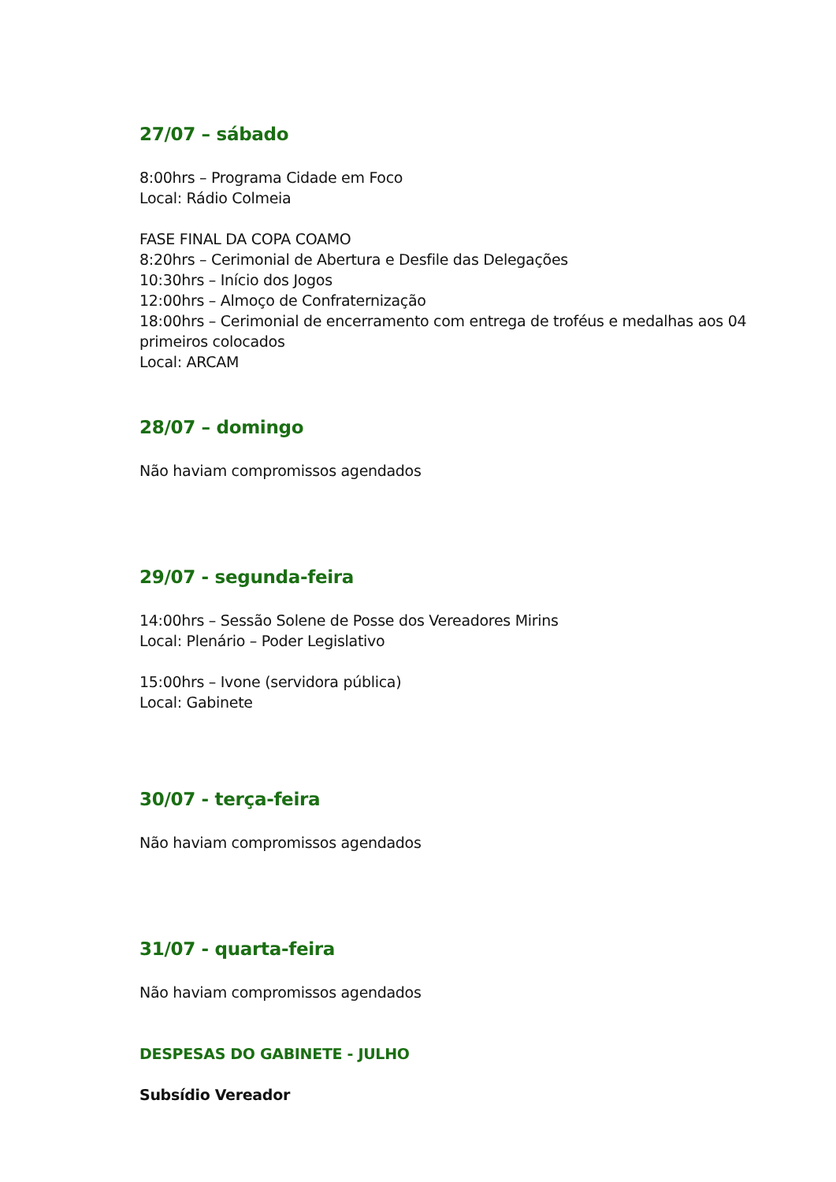27/07 – sábado
8:00hrs – Programa Cidade em Foco
Local: Rádio Colmeia
FASE FINAL DA COPA COAMO
8:20hrs – Cerimonial de Abertura e Desfile das Delegações
10:30hrs – Início dos Jogos
12:00hrs – Almoço de Confraternização
18:00hrs – Cerimonial de encerramento com entrega de troféus e medalhas aos 04 primeiros colocados
Local: ARCAM
28/07 – domingo
Não haviam compromissos agendados
29/07 - segunda-feira
14:00hrs – Sessão Solene de Posse dos Vereadores Mirins
Local: Plenário – Poder Legislativo
15:00hrs – Ivone (servidora pública)
Local: Gabinete
30/07 - terça-feira
Não haviam compromissos agendados
31/07 - quarta-feira
Não haviam compromissos agendados
DESPESAS DO GABINETE - JULHO
Subsídio Vereador